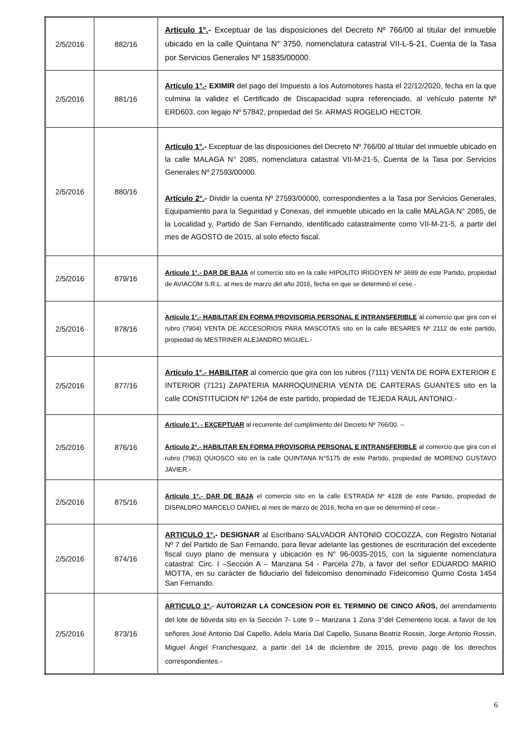| 2/5/2016 | 882/16 | Artículo 1°. - Exceptuar de las disposiciones del Decreto Nº 766/00 al titular del inmueble ubicado en la calle Quintana N° 3750, nomenclatura catastral VII-L-5-21, Cuenta de la Tasa por Servicios Generales Nº 15835/00000. |
| 2/5/2016 | 881/16 | Artículo 1°.- EXIMIR del pago del Impuesto a los Automotores hasta el 22/12/2020, fecha en la que culmina la validez el Certificado de Discapacidad supra referenciado, al vehículo patente Nº ERD603, con legajo Nº 57842, propiedad del Sr. ARMAS ROGELIO HECTOR. |
| 2/5/2016 | 880/16 | Artículo 1°. - Exceptuar de las disposiciones del Decreto Nº 766/00 al titular del inmueble ubicado en la calle MALAGA N° 2085, nomenclatura catastral VII-M-21-5, Cuenta de la Tasa por Servicios Generales Nº 27593/00000. Artículo 2°. - Dividir la cuenta Nº 27593/00000, correspondientes a la Tasa por Servicios Generales, Equipamiento para la Seguridad y Conexas, del inmueble ubicado en la calle MALAGA N° 2085, de la Localidad y, Partido de San Fernando, identificado catastralmente como VII-M-21-5, a partir del mes de AGOSTO de 2015, al solo efecto fiscal. |
| 2/5/2016 | 879/16 | Artículo 1°.- DAR DE BAJA el comercio sito en la calle HIPOLITO IRIGOYEN Nº 3699 de este Partido, propiedad de AVIACOM S.R.L. al mes de marzo del año 2016, fecha en que se determinó el cese.- |
| 2/5/2016 | 878/16 | Artículo 1°.- HABILITAR EN FORMA PROVISORIA PERSONAL E INTRANSFERIBLE al comercio que gira con el rubro (7904) VENTA DE ACCESORIOS PARA MASCOTAS sito en la calle BESARES Nº 2112 de este partido, propiedad de MESTRINER ALEJANDRO MIGUEL.- |
| 2/5/2016 | 877/16 | Artículo 1°.- HABILITAR al comercio que gira con los rubros (7111) VENTA DE ROPA EXTERIOR E INTERIOR (7121) ZAPATERIA MARROQUINERIA VENTA DE CARTERAS GUANTES sito en la calle CONSTITUCION Nº 1264 de este partido, propiedad de TEJEDA RAUL ANTONIO.- |
| 2/5/2016 | 876/16 | Artículo 1°. - EXCEPTUAR al recurrente del cumplimiento del Decreto Nº 766/00. – Artículo 2°.- HABILITAR EN FORMA PROVISORIA PERSONAL E INTRANSFERIBLE al comercio que gira con el rubro (7963) QUIOSCO sito en la calle QUINTANA N°5175 de este Partido, propiedad de MORENO GUSTAVO JAVIER.- |
| 2/5/2016 | 875/16 | Artículo 1°.- DAR DE BAJA el comercio sito en la calle ESTRADA Nº 4128 de este Partido, propiedad de DISPALDRO MARCELO DANIEL al mes de marzo de 2016, fecha en que se determinó el cese.- |
| 2/5/2016 | 874/16 | ARTICULO 1°. - DESIGNAR al Escribano SALVADOR ANTONIO COCOZZA, con Registro Notarial Nº 7 del Partido de San Fernando, para llevar adelante las gestiones de escrituración del excedente fiscal cuyo plano de mensura y ubicación es N° 96-0035-2015, con la siguiente nomenclatura catastral: Circ. I –Sección A – Manzana 54 - Parcela 27b, a favor del señor EDUARDO MARIO MOTTA, en su carácter de fiduciario del fideicomiso denominado Fideicomiso Quirno Costa 1454 San Fernando. |
| 2/5/2016 | 873/16 | ARTICULO 1º. - AUTORIZAR LA CONCESION POR EL TERMINO DE CINCO AÑOS, del arrendamiento del lote de bóveda sito en la Sección 7- Lote 9 – Manzana 1 Zona 3°del Cementerio local, a favor de los señores José Antonio Dal Capello, Adela María Dal Capello, Susana Beatriz Rossin, Jorge Antonio Rossin, Miguel Ángel Franchesquez, a partir del 14 de diciembre de 2015, previo pago de los derechos correspondientes.- |
6